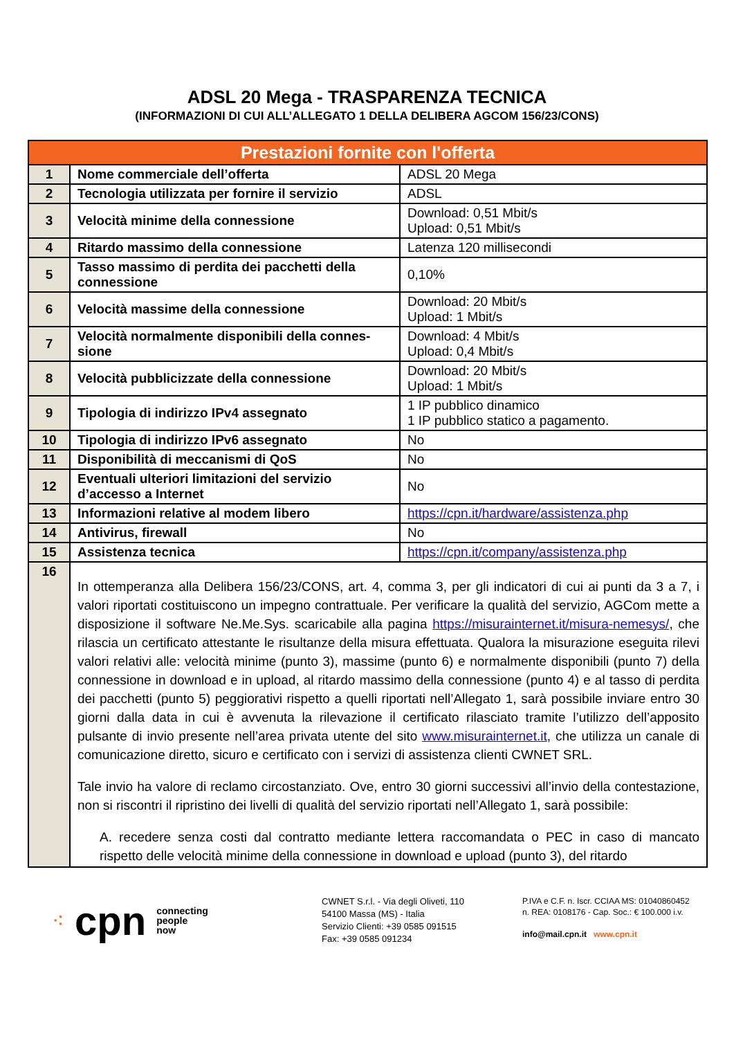ADSL 20 Mega - TRASPARENZA TECNICA
(INFORMAZIONI DI CUI ALL’ALLEGATO 1 DELLA DELIBERA AGCOM 156/23/CONS)
| Prestazioni fornite con l'offerta | | |
| --- | --- | --- |
| 1 | Nome commerciale dell’offerta | ADSL 20 Mega |
| 2 | Tecnologia utilizzata per fornire il servizio | ADSL |
| 3 | Velocità minime della connessione | Download: 0,51 Mbit/s Upload: 0,51 Mbit/s |
| 4 | Ritardo massimo della connessione | Latenza 120 millisecondi |
| 5 | Tasso massimo di perdita dei pacchetti della connessione | 0,10% |
| 6 | Velocità massime della connessione | Download: 20 Mbit/s Upload: 1 Mbit/s |
| 7 | Velocità normalmente disponibili della connes-sione | Download: 4 Mbit/s Upload: 0,4 Mbit/s |
| 8 | Velocità pubblicizzate della connessione | Download: 20 Mbit/s Upload: 1 Mbit/s |
| 9 | Tipologia di indirizzo IPv4 assegnato | 1 IP pubblico dinamico 1 IP pubblico statico a pagamento. |
| 10 | Tipologia di indirizzo IPv6 assegnato | No |
| 11 | Disponibilità di meccanismi di QoS | No |
| 12 | Eventuali ulteriori limitazioni del servizio d’accesso a Internet | No |
| 13 | Informazioni relative al modem libero | https://cpn.it/hardware/assistenza.php |
| 14 | Antivirus, firewall | No |
| 15 | Assistenza tecnica | https://cpn.it/company/assistenza.php |
| 16 | In ottemperanza alla Delibera 156/23/CONS, art. 4, comma 3, per gli indicatori di cui ai punti da 3 a 7, i valori riportati costituiscono un impegno contrattuale. Per verificare la qualità del servizio, AGCom mette a disposizione il software Ne.Me.Sys. scaricabile alla pagina https://misurainternet.it/misura-nemesys/ , che rilascia un certificato attestante le risultanze della misura effettuata. Qualora la misurazione eseguita rilevi valori relativi alle: velocità minime (punto 3), massime (punto 6) e normalmente disponibili (punto 7) della connessione in download e in upload, al ritardo massimo della connessione (punto 4) e al tasso di perdita dei pacchetti (punto 5) peggiorativi rispetto a quelli riportati nell’Allegato 1, sarà possibile inviare entro 30 giorni dalla data in cui è avvenuta la rilevazione il certificato rilasciato tramite l’utilizzo dell’apposito pulsante di invio presente nell’area privata utente del sito www.misurainternet.it , che utilizza un canale di comunicazione diretto, sicuro e certificato con i servizi di assistenza clienti CWNET SRL. Tale invio ha valore di reclamo circostanziato. Ove, entro 30 giorni successivi all’invio della contestazione, non si riscontri il ripristino dei livelli di qualità del servizio riportati nell’Allegato 1, sarà possibile: A. recedere senza costi dal contratto mediante lettera raccomandata o PEC in caso di mancato rispetto delle velocità minime della connessione in download e upload (punto 3), del ritardo | |
⁖ cpn connecting
people
now
CWNET S.r.l. - Via degli Oliveti, 110
54100 Massa (MS) - Italia
Servizio Clienti: +39 0585 091515
Fax: +39 0585 091234
P.IVA e C.F. n. Iscr. CCIAA MS: 01040860452
n. REA: 0108176 - Cap. Soc.: € 100.000 i.v.
info@mail.cpn.it www.cpn.it